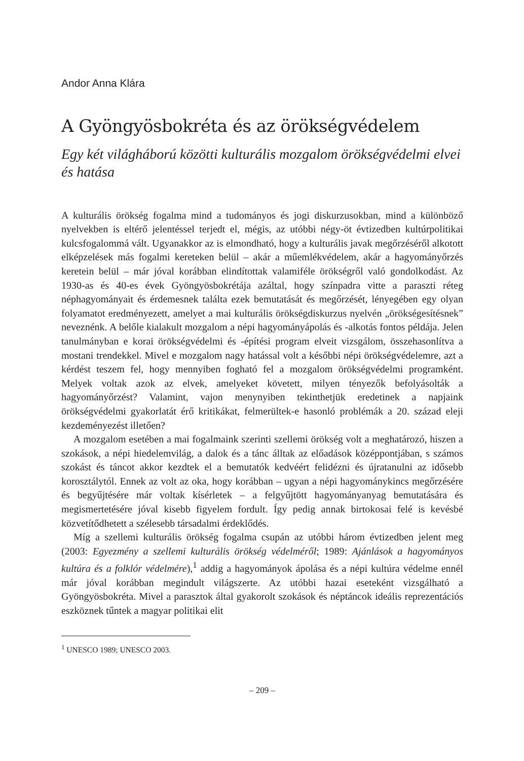Andor Anna Klára
A Gyöngyösbokréta és az örökségvédelem
Egy két világháború közötti kulturális mozgalom örökségvédelmi elvei és hatása
A kulturális örökség fogalma mind a tudományos és jogi diskurzusokban, mind a különböző nyelvekben is eltérő jelentéssel terjedt el, mégis, az utóbbi négy-öt évtizedben kultúrpolitikai kulcsfogalommá vált. Ugyanakkor az is elmondható, hogy a kulturális javak megőrzéséről alkotott elképzelések más fogalmi kereteken belül – akár a műemlékvédelem, akár a hagyományőrzés keretein belül – már jóval korábban elindítottak valamiféle örökségről való gondolkodást. Az 1930-as és 40-es évek Gyöngyösbokrétája azáltal, hogy színpadra vitte a paraszti réteg néphagyományait és érdemesnek találta ezek bemutatását és megőrzését, lényegében egy olyan folyamatot eredményezett, amelyet a mai kulturális örökségdiskurzus nyelvén „örökségesítésnek” neveznénk. A belőle kialakult mozgalom a népi hagyományápolás és -alkotás fontos példája. Jelen tanulmányban e korai örökségvédelmi és -építési program elveit vizsgálom, összehasonlítva a mostani trendekkel. Mivel e mozgalom nagy hatással volt a későbbi népi örökségvédelemre, azt a kérdést teszem fel, hogy mennyiben fogható fel a mozgalom örökségvédelmi programként. Melyek voltak azok az elvek, amelyeket követett, milyen tényezők befolyásolták a hagyományőrzést? Valamint, vajon menynyiben tekinthetjük eredetinek a napjaink örökségvédelmi gyakorlatát érő kritikákat, felmerültek-e hasonló problémák a 20. század eleji kezdeményezést illetően?
A mozgalom esetében a mai fogalmaink szerinti szellemi örökség volt a meghatározó, hiszen a szokások, a népi hiedelemvilág, a dalok és a tánc álltak az előadások középpontjában, s számos szokást és táncot akkor kezdtek el a bemutatók kedvéért felidézni és újratanulni az idősebb korosztálytól. Ennek az volt az oka, hogy korábban – ugyan a népi hagyománykincs megőrzésére és begyűjtésére már voltak kísérletek – a felgyűjtött hagyományanyag bemutatására és megismertetésére jóval kisebb figyelem fordult. Így pedig annak birtokosai felé is kevésbé közvetítődhetett a szélesebb társadalmi érdeklődés.
Míg a szellemi kulturális örökség fogalma csupán az utóbbi három évtizedben jelent meg (2003: Egyezmény a szellemi kulturális örökség védelméről; 1989: Ajánlások a hagyományos kultúra és a folklór védelmére),<sup>1</sup> addig a hagyományok ápolása és a népi kultúra védelme ennél már jóval korábban megindult világszerte. Az utóbbi hazai eseteként vizsgálható a Gyöngyösbokréta. Mivel a parasztok által gyakorolt szokások és néptáncok ideális reprezentációs eszköznek tűntek a magyar politikai elit
<sup>1</sup> UNESCO 1989; UNESCO 2003.
– 209 –